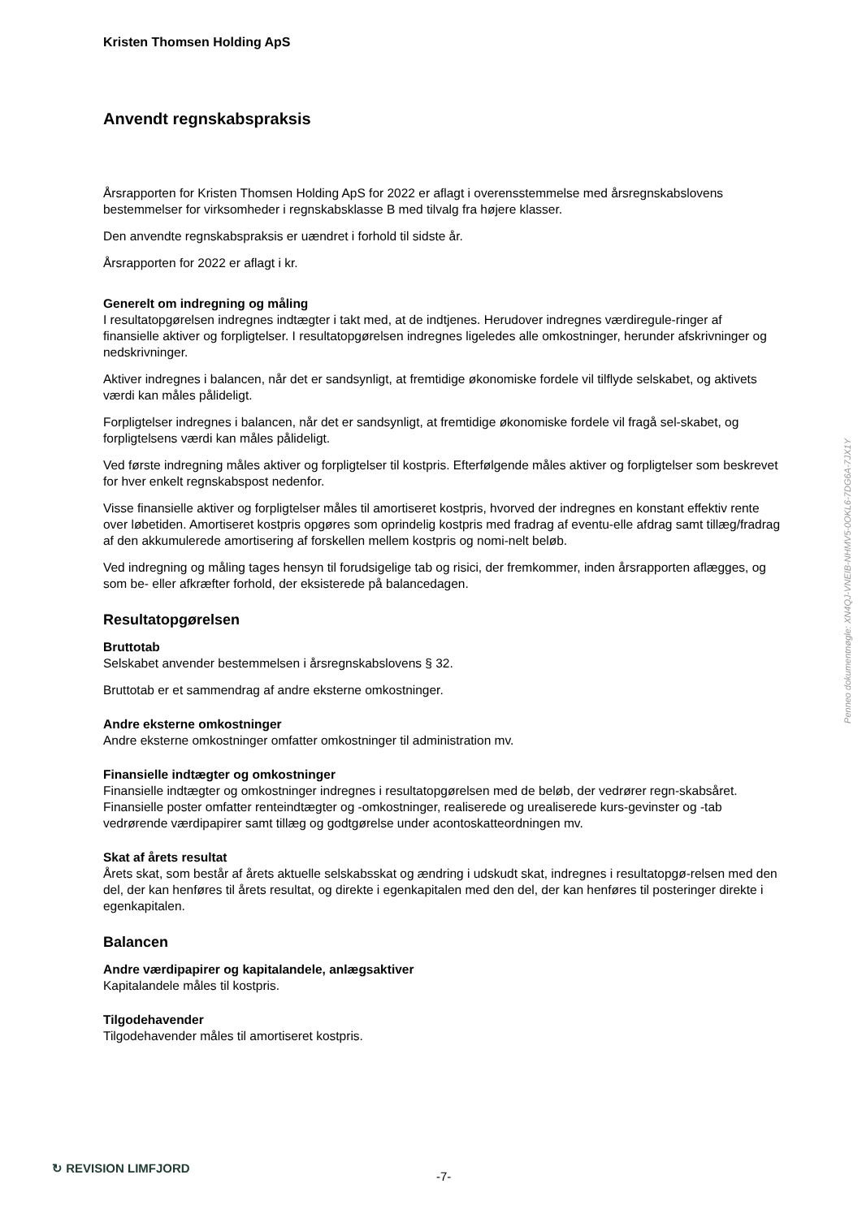Kristen Thomsen Holding ApS
Anvendt regnskabspraksis
Årsrapporten for Kristen Thomsen Holding ApS for 2022 er aflagt i overensstemmelse med årsregnskabslovens bestemmelser for virksomheder i regnskabsklasse B med tilvalg fra højere klasser.
Den anvendte regnskabspraksis er uændret i forhold til sidste år.
Årsrapporten for 2022 er aflagt i kr.
Generelt om indregning og måling
I resultatopgørelsen indregnes indtægter i takt med, at de indtjenes. Herudover indregnes værdiregule-ringer af finansielle aktiver og forpligtelser. I resultatopgørelsen indregnes ligeledes alle omkostninger, herunder afskrivninger og nedskrivninger.
Aktiver indregnes i balancen, når det er sandsynligt, at fremtidige økonomiske fordele vil tilflyde selskabet, og aktivets værdi kan måles pålideligt.
Forpligtelser indregnes i balancen, når det er sandsynligt, at fremtidige økonomiske fordele vil fragå sel-skabet, og forpligtelsens værdi kan måles pålideligt.
Ved første indregning måles aktiver og forpligtelser til kostpris. Efterfølgende måles aktiver og forpligtelser som beskrevet for hver enkelt regnskabspost nedenfor.
Visse finansielle aktiver og forpligtelser måles til amortiseret kostpris, hvorved der indregnes en konstant effektiv rente over løbetiden. Amortiseret kostpris opgøres som oprindelig kostpris med fradrag af eventu-elle afdrag samt tillæg/fradrag af den akkumulerede amortisering af forskellen mellem kostpris og nomi-nelt beløb.
Ved indregning og måling tages hensyn til forudsigelige tab og risici, der fremkommer, inden årsrapporten aflægges, og som be- eller afkræfter forhold, der eksisterede på balancedagen.
Resultatopgørelsen
Bruttotab
Selskabet anvender bestemmelsen i årsregnskabslovens § 32.
Bruttotab er et sammendrag af andre eksterne omkostninger.
Andre eksterne omkostninger
Andre eksterne omkostninger omfatter omkostninger til administration mv.
Finansielle indtægter og omkostninger
Finansielle indtægter og omkostninger indregnes i resultatopgørelsen med de beløb, der vedrører regn-skabsåret. Finansielle poster omfatter renteindtægter og -omkostninger, realiserede og urealiserede kurs-gevinster og -tab vedrørende værdipapirer samt tillæg og godtgørelse under acontoskatteordningen mv.
Skat af årets resultat
Årets skat, som består af årets aktuelle selskabsskat og ændring i udskudt skat, indregnes i resultatopgø-relsen med den del, der kan henføres til årets resultat, og direkte i egenkapitalen med den del, der kan henføres til posteringer direkte i egenkapitalen.
Balancen
Andre værdipapirer og kapitalandele, anlægsaktiver
Kapitalandele måles til kostpris.
Tilgodehavender
Tilgodehavender måles til amortiseret kostpris.
Penneo dokumentnøgle: XN4QJ-VNEIB-NHMV5-0OKL6-7DG6A-7JX1Y
↻ REVISION LIMFJORD
-7-